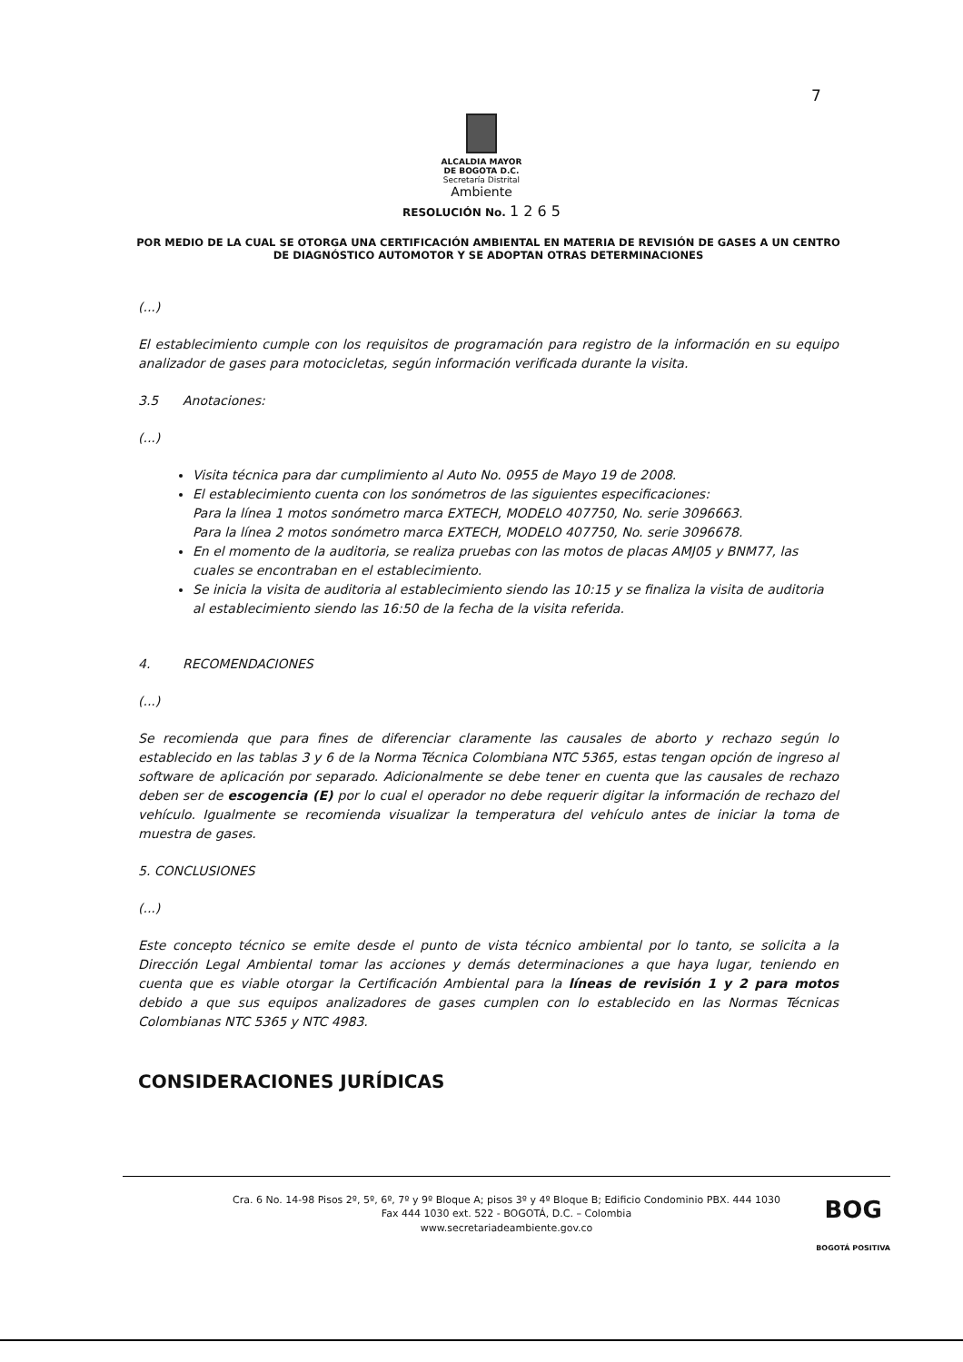7
ALCALDIA MAYOR
DE BOGOTA D.C.
Secretaría Distrital
Ambiente
RESOLUCIÓN No. 1 2 6 5
POR MEDIO DE LA CUAL SE OTORGA UNA CERTIFICACIÓN AMBIENTAL EN MATERIA DE REVISIÓN DE GASES A UN CENTRO DE DIAGNÓSTICO AUTOMOTOR Y SE ADOPTAN OTRAS DETERMINACIONES
(...)
El establecimiento cumple con los requisitos de programación para registro de la información en su equipo analizador de gases para motocicletas, según información verificada durante la visita.
3.5 Anotaciones:
(...)
Visita técnica para dar cumplimiento al Auto No. 0955 de Mayo 19 de 2008.
El establecimiento cuenta con los sonómetros de las siguientes especificaciones:
Para la línea 1 motos sonómetro marca EXTECH, MODELO 407750, No. serie 3096663.
Para la línea 2 motos sonómetro marca EXTECH, MODELO 407750, No. serie 3096678.
En el momento de la auditoria, se realiza pruebas con las motos de placas AMJ05 y BNM77, las cuales se encontraban en el establecimiento.
Se inicia la visita de auditoria al establecimiento siendo las 10:15 y se finaliza la visita de auditoria al establecimiento siendo las 16:50 de la fecha de la visita referida.
4. RECOMENDACIONES
(...)
Se recomienda que para fines de diferenciar claramente las causales de aborto y rechazo según lo establecido en las tablas 3 y 6 de la Norma Técnica Colombiana NTC 5365, estas tengan opción de ingreso al software de aplicación por separado. Adicionalmente se debe tener en cuenta que las causales de rechazo deben ser de escogencia (E) por lo cual el operador no debe requerir digitar la información de rechazo del vehículo. Igualmente se recomienda visualizar la temperatura del vehículo antes de iniciar la toma de muestra de gases.
5. CONCLUSIONES
(...)
Este concepto técnico se emite desde el punto de vista técnico ambiental por lo tanto, se solicita a la Dirección Legal Ambiental tomar las acciones y demás determinaciones a que haya lugar, teniendo en cuenta que es viable otorgar la Certificación Ambiental para la líneas de revisión 1 y 2 para motos debido a que sus equipos analizadores de gases cumplen con lo establecido en las Normas Técnicas Colombianas NTC 5365 y NTC 4983.
CONSIDERACIONES JURÍDICAS
Cra. 6 No. 14-98 Pisos 2º, 5º, 6º, 7º y 9º Bloque A; pisos 3º y 4º Bloque B; Edificio Condominio PBX. 444 1030
Fax 444 1030 ext. 522 - BOGOTÁ, D.C. – Colombia
www.secretariadeambiente.gov.co
BOG
BOGOTÁ POSITIVA